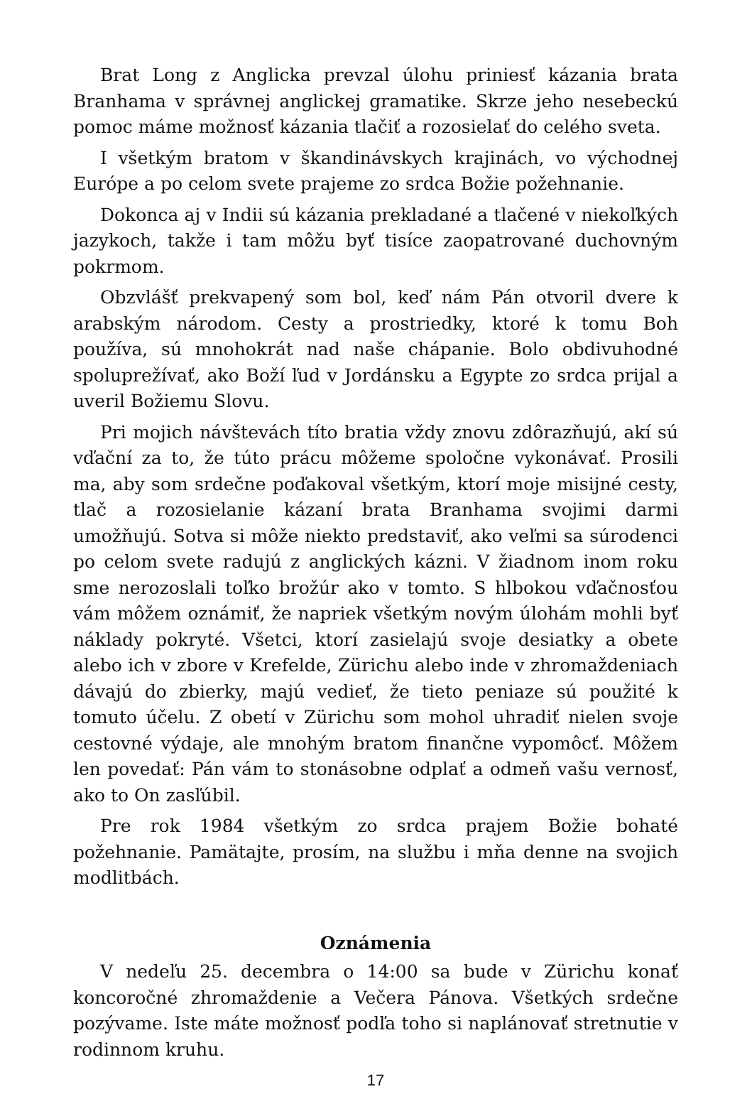Brat Long z Anglicka prevzal úlohu priniesť kázania brata Branhama v správnej anglickej gramatike. Skrze jeho nesebeckú pomoc máme možnosť kázania tlačiť a rozosielať do celého sveta.
I všetkým bratom v škandinávskych krajinách, vo východnej Európe a po celom svete prajeme zo srdca Božie požehnanie.
Dokonca aj v Indii sú kázania prekladané a tlačené v niekoľkých jazykoch, takže i tam môžu byť tisíce zaopatrované duchovným pokrmom.
Obzvlášť prekvapený som bol, keď nám Pán otvoril dvere k arabským národom. Cesty a prostriedky, ktoré k tomu Boh používa, sú mnohokrát nad naše chápanie. Bolo obdivuhodné spoluprežívať, ako Boží ľud v Jordánsku a Egypte zo srdca prijal a uveril Božiemu Slovu.
Pri mojich návštevách títo bratia vždy znovu zdôrazňujú, akí sú vďační za to, že túto prácu môžeme spoločne vykonávať. Prosili ma, aby som srdečne poďakoval všetkým, ktorí moje misijné cesty, tlač a rozosielanie kázaní brata Branhama svojimi darmi umožňujú. Sotva si môže niekto predstaviť, ako veľmi sa súrodenci po celom svete radujú z anglických kázni. V žiadnom inom roku sme nerozoslali toľko brožúr ako v tomto. S hlbokou vďačnosťou vám môžem oznámiť, že napriek všetkým novým úlohám mohli byť náklady pokryté. Všetci, ktorí zasielajú svoje desiatky a obete alebo ich v zbore v Krefelde, Zürichu alebo inde v zhromaždeniach dávajú do zbierky, majú vedieť, že tieto peniaze sú použité k tomuto účelu. Z obetí v Zürichu som mohol uhradiť nielen svoje cestovné výdaje, ale mnohým bratom finančne vypomôcť. Môžem len povedať: Pán vám to stonásobne odplať a odmeň vašu vernosť, ako to On zasľúbil.
Pre rok 1984 všetkým zo srdca prajem Božie bohaté požehnanie. Pamätajte, prosím, na službu i mňa denne na svojich modlitbách.
Oznámenia
V nedeľu 25. decembra o 14:00 sa bude v Zürichu konať koncoročné zhromaždenie a Večera Pánova. Všetkých srdečne pozývame. Iste máte možnosť podľa toho si naplánovať stretnutie v rodinnom kruhu.
17